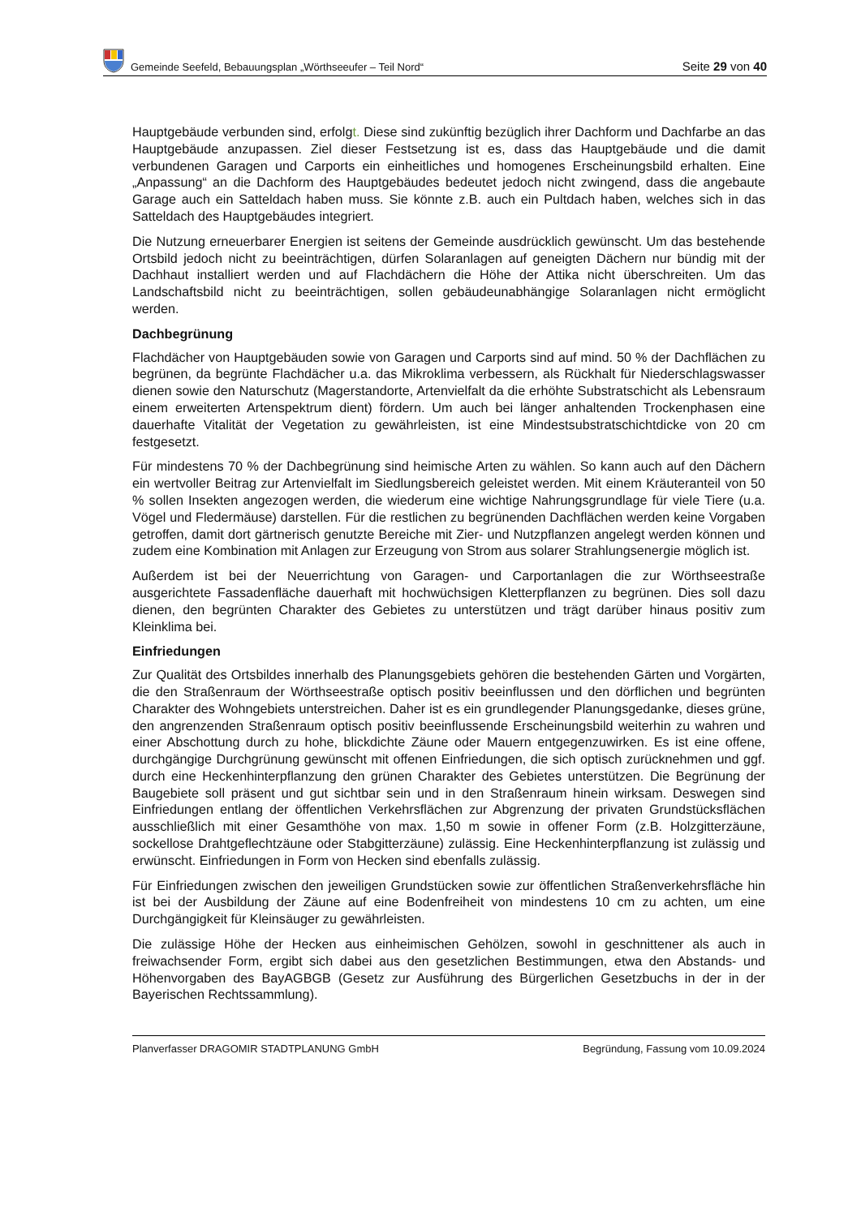Gemeinde Seefeld, Bebauungsplan „Wörthseeufer – Teil Nord“
Seite 29 von 40
Hauptgebäude verbunden sind, erfolgt. Diese sind zukünftig bezüglich ihrer Dachform und Dachfarbe an das Hauptgebäude anzupassen. Ziel dieser Festsetzung ist es, dass das Hauptgebäude und die damit verbundenen Garagen und Carports ein einheitliches und homogenes Erscheinungsbild erhalten. Eine „Anpassung“ an die Dachform des Hauptgebäudes bedeutet jedoch nicht zwingend, dass die angebaute Garage auch ein Satteldach haben muss. Sie könnte z.B. auch ein Pultdach haben, welches sich in das Satteldach des Hauptgebäudes integriert.
Die Nutzung erneuerbarer Energien ist seitens der Gemeinde ausdrücklich gewünscht. Um das bestehende Ortsbild jedoch nicht zu beeinträchtigen, dürfen Solaranlagen auf geneigten Dächern nur bündig mit der Dachhaut installiert werden und auf Flachdächern die Höhe der Attika nicht überschreiten. Um das Landschaftsbild nicht zu beeinträchtigen, sollen gebäudeunabhängige Solaranlagen nicht ermöglicht werden.
Dachbegrünung
Flachdächer von Hauptgebäuden sowie von Garagen und Carports sind auf mind. 50 % der Dachflächen zu begrünen, da begrünte Flachdächer u.a. das Mikroklima verbessern, als Rückhalt für Niederschlagswasser dienen sowie den Naturschutz (Magerstandorte, Artenvielfalt da die erhöhte Substratschicht als Lebensraum einem erweiterten Artenspektrum dient) fördern. Um auch bei länger anhaltenden Trockenphasen eine dauerhafte Vitalität der Vegetation zu gewährleisten, ist eine Mindestsubstratschichtdicke von 20 cm festgesetzt.
Für mindestens 70 % der Dachbegrünung sind heimische Arten zu wählen. So kann auch auf den Dächern ein wertvoller Beitrag zur Artenvielfalt im Siedlungsbereich geleistet werden. Mit einem Kräuteranteil von 50 % sollen Insekten angezogen werden, die wiederum eine wichtige Nahrungsgrundlage für viele Tiere (u.a. Vögel und Fledermäuse) darstellen. Für die restlichen zu begrünenden Dachflächen werden keine Vorgaben getroffen, damit dort gärtnerisch genutzte Bereiche mit Zier- und Nutzpflanzen angelegt werden können und zudem eine Kombination mit Anlagen zur Erzeugung von Strom aus solarer Strahlungsenergie möglich ist.
Außerdem ist bei der Neuerrichtung von Garagen- und Carportanlagen die zur Wörthseestraße ausgerichtete Fassadenfläche dauerhaft mit hochwüchsigen Kletterpflanzen zu begrünen. Dies soll dazu dienen, den begrünten Charakter des Gebietes zu unterstützen und trägt darüber hinaus positiv zum Kleinklima bei.
Einfriedungen
Zur Qualität des Ortsbildes innerhalb des Planungsgebiets gehören die bestehenden Gärten und Vorgärten, die den Straßenraum der Wörthseestraße optisch positiv beeinflussen und den dörflichen und begrünten Charakter des Wohngebiets unterstreichen. Daher ist es ein grundlegender Planungsgedanke, dieses grüne, den angrenzenden Straßenraum optisch positiv beeinflussende Erscheinungsbild weiterhin zu wahren und einer Abschottung durch zu hohe, blickdichte Zäune oder Mauern entgegenzuwirken. Es ist eine offene, durchgängige Durchgrünung gewünscht mit offenen Einfriedungen, die sich optisch zurücknehmen und ggf. durch eine Heckenhinterpflanzung den grünen Charakter des Gebietes unterstützen. Die Begrünung der Baugebiete soll präsent und gut sichtbar sein und in den Straßenraum hinein wirksam. Deswegen sind Einfriedungen entlang der öffentlichen Verkehrsflächen zur Abgrenzung der privaten Grundstücksflächen ausschließlich mit einer Gesamthöhe von max. 1,50 m sowie in offener Form (z.B. Holzgitterzäune, sockellose Drahtgeflechtzäune oder Stabgitterzäune) zulässig. Eine Heckenhinterpflanzung ist zulässig und erwünscht. Einfriedungen in Form von Hecken sind ebenfalls zulässig.
Für Einfriedungen zwischen den jeweiligen Grundstücken sowie zur öffentlichen Straßenverkehrsfläche hin ist bei der Ausbildung der Zäune auf eine Bodenfreiheit von mindestens 10 cm zu achten, um eine Durchgängigkeit für Kleinsäuger zu gewährleisten.
Die zulässige Höhe der Hecken aus einheimischen Gehölzen, sowohl in geschnittener als auch in freiwachsender Form, ergibt sich dabei aus den gesetzlichen Bestimmungen, etwa den Abstands- und Höhenvorgaben des BayAGBGB (Gesetz zur Ausführung des Bürgerlichen Gesetzbuchs in der in der Bayerischen Rechtssammlung).
Planverfasser DRAGOMIR STADTPLANUNG GmbH Begründung, Fassung vom 10.09.2024